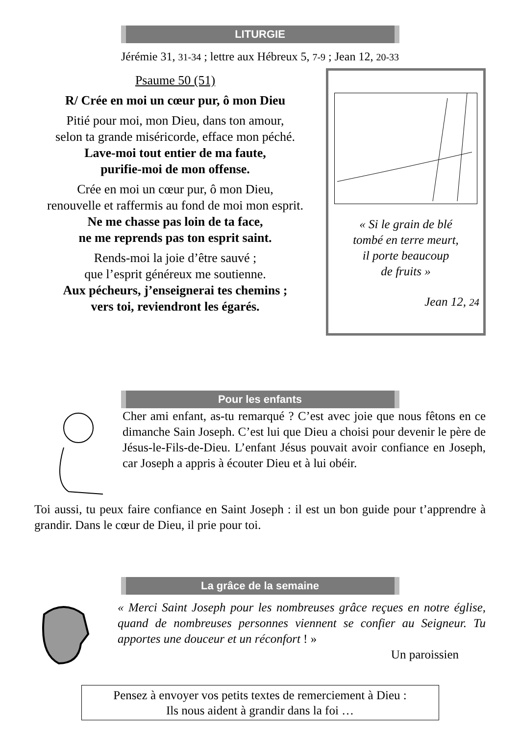LITURGIE
Jérémie 31, 31-34 ; lettre aux Hébreux 5, 7-9 ; Jean 12, 20-33
Psaume 50 (51)
R/ Crée en moi un cœur pur, ô mon Dieu
Pitié pour moi, mon Dieu, dans ton amour,
selon ta grande miséricorde, efface mon péché.
Lave-moi tout entier de ma faute,
purifie-moi de mon offense.
Crée en moi un cœur pur, ô mon Dieu,
renouvelle et raffermis au fond de moi mon esprit.
Ne me chasse pas loin de ta face,
ne me reprends pas ton esprit saint.
Rends-moi la joie d’être sauvé ;
que l’esprit généreux me soutienne.
Aux pécheurs, j’enseignerai tes chemins ;
vers toi, reviendront les égarés.
« Si le grain de blé
tombé en terre meurt,
il porte beaucoup
de fruits »
Jean 12, 24
Pour les enfants
Cher ami enfant, as-tu remarqué ? C’est avec joie que nous fêtons en ce dimanche Sain Joseph. C’est lui que Dieu a choisi pour devenir le père de Jésus-le-Fils-de-Dieu. L’enfant Jésus pouvait avoir confiance en Joseph, car Joseph a appris à écouter Dieu et à lui obéir.
Toi aussi, tu peux faire confiance en Saint Joseph : il est un bon guide pour t’apprendre à grandir. Dans le cœur de Dieu, il prie pour toi.
La grâce de la semaine
« Merci Saint Joseph pour les nombreuses grâce reçues en notre église, quand de nombreuses personnes viennent se confier au Seigneur. Tu apportes une douceur et un réconfort ! »
Un paroissien
Pensez à envoyer vos petits textes de remerciement à Dieu :
Ils nous aident à grandir dans la foi …